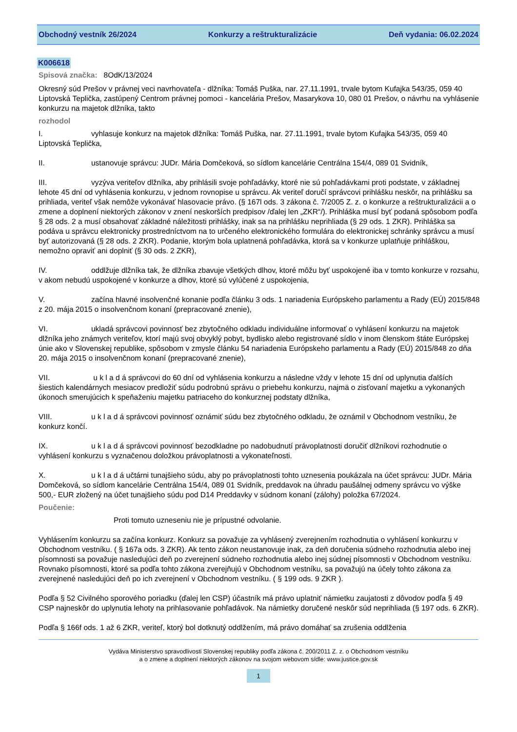Obchodný vestník 26/2024 Konkurzy a reštrukturalizácie Deň vydania: 06.02.2024
K006618
Spisová značka: 8OdK/13/2024
Okresný súd Prešov v právnej veci navrhovateľa - dlžníka: Tomáš Puška, nar. 27.11.1991, trvale bytom Kufajka 543/35, 059 40 Liptovská Teplička, zastúpený Centrom právnej pomoci - kancelária Prešov, Masarykova 10, 080 01 Prešov, o návrhu na vyhlásenie konkurzu na majetok dlžníka, takto
rozhodol
I. vyhlasuje konkurz na majetok dlžníka: Tomáš Puška, nar. 27.11.1991, trvale bytom Kufajka 543/35, 059 40 Liptovská Teplička,
II. ustanovuje správcu: JUDr. Mária Domčeková, so sídlom kancelárie Centrálna 154/4, 089 01 Svidník,
III. vyzýva veriteľov dlžníka, aby prihlásili svoje pohľadávky, ktoré nie sú pohľadávkami proti podstate, v základnej lehote 45 dní od vyhlásenia konkurzu, v jednom rovnopise u správcu. Ak veriteľ doručí správcovi prihlášku neskôr, na prihlášku sa prihliada, veriteľ však nemôže vykonávať hlasovacie právo. (§ 167l ods. 3 zákona č. 7/2005 Z. z. o konkurze a reštrukturalizácii a o zmene a doplnení niektorých zákonov v znení neskorších predpisov /ďalej len „ZKR“/). Prihláška musí byť podaná spôsobom podľa § 28 ods. 2 a musí obsahovať základné náležitosti prihlášky, inak sa na prihlášku neprihliada (§ 29 ods. 1 ZKR). Prihláška sa podáva u správcu elektronicky prostredníctvom na to určeného elektronického formulára do elektronickej schránky správcu a musí byť autorizovaná (§ 28 ods. 2 ZKR). Podanie, ktorým bola uplatnená pohľadávka, ktorá sa v konkurze uplatňuje prihláškou, nemožno opraviť ani doplniť (§ 30 ods. 2 ZKR),
IV. oddlžuje dlžníka tak, že dlžníka zbavuje všetkých dlhov, ktoré môžu byť uspokojené iba v tomto konkurze v rozsahu, v akom nebudú uspokojené v konkurze a dlhov, ktoré sú vylúčené z uspokojenia,
V. začína hlavné insolvenčné konanie podľa článku 3 ods. 1 nariadenia Európskeho parlamentu a Rady (EÚ) 2015/848 z 20. mája 2015 o insolvenčnom konaní (prepracované znenie),
VI. ukladá správcovi povinnosť bez zbytočného odkladu individuálne informovať o vyhlásení konkurzu na majetok dlžníka jeho známych veriteľov, ktorí majú svoj obvyklý pobyt, bydlisko alebo registrované sídlo v inom členskom štáte Európskej únie ako v Slovenskej republike, spôsobom v zmysle článku 54 nariadenia Európskeho parlamentu a Rady (EÚ) 2015/848 zo dňa 20. mája 2015 o insolvenčnom konaní (prepracované znenie),
VII. u k l a d á správcovi do 60 dní od vyhlásenia konkurzu a následne vždy v lehote 15 dní od uplynutia ďalších šiestich kalendárnych mesiacov predložiť súdu podrobnú správu o priebehu konkurzu, najmä o zisťovaní majetku a vykonaných úkonoch smerujúcich k speňaženiu majetku patriaceho do konkurznej podstaty dlžníka,
VIII. u k l a d á správcovi povinnosť oznámiť súdu bez zbytočného odkladu, že oznámil v Obchodnom vestníku, že konkurz končí.
IX. u k l a d á správcovi povinnosť bezodkladne po nadobudnutí právoplatnosti doručiť dlžníkovi rozhodnutie o vyhlásení konkurzu s vyznačenou doložkou právoplatnosti a vykonateľnosti.
X. u k l a d á učtárni tunajšieho súdu, aby po právoplatnosti tohto uznesenia poukázala na účet správcu: JUDr. Mária Domčeková, so sídlom kancelárie Centrálna 154/4, 089 01 Svidník, preddavok na úhradu paušálnej odmeny správcu vo výške 500,- EUR zložený na účet tunajšieho súdu pod D14 Preddavky v súdnom konaní (zálohy) položka 67/2024.
Poučenie:
Proti tomuto uzneseniu nie je prípustné odvolanie.
Vyhlásením konkurzu sa začína konkurz. Konkurz sa považuje za vyhlásený zverejnením rozhodnutia o vyhlásení konkurzu v Obchodnom vestníku. ( § 167a ods. 3 ZKR). Ak tento zákon neustanovuje inak, za deň doručenia súdneho rozhodnutia alebo inej písomnosti sa považuje nasledujúci deň po zverejnení súdneho rozhodnutia alebo inej súdnej písomnosti v Obchodnom vestníku. Rovnako písomnosti, ktoré sa podľa tohto zákona zverejňujú v Obchodnom vestníku, sa považujú na účely tohto zákona za zverejnené nasledujúci deň po ich zverejnení v Obchodnom vestníku. ( § 199 ods. 9 ZKR ).
Podľa § 52 Civilného sporového poriadku (ďalej len CSP) účastník má právo uplatniť námietku zaujatosti z dôvodov podľa § 49 CSP najneskôr do uplynutia lehoty na prihlasovanie pohľadávok. Na námietky doručené neskôr súd neprihliada (§ 197 ods. 6 ZKR).
Podľa § 166f ods. 1 až 6 ZKR, veriteľ, ktorý bol dotknutý oddlžením, má právo domáhať sa zrušenia oddlženia
Vydáva Ministerstvo spravodlivosti Slovenskej republiky podľa zákona č. 200/2011 Z. z. o Obchodnom vestníku
a o zmene a doplnení niektorých zákonov na svojom webovom sídle: www.justice.gov.sk
1